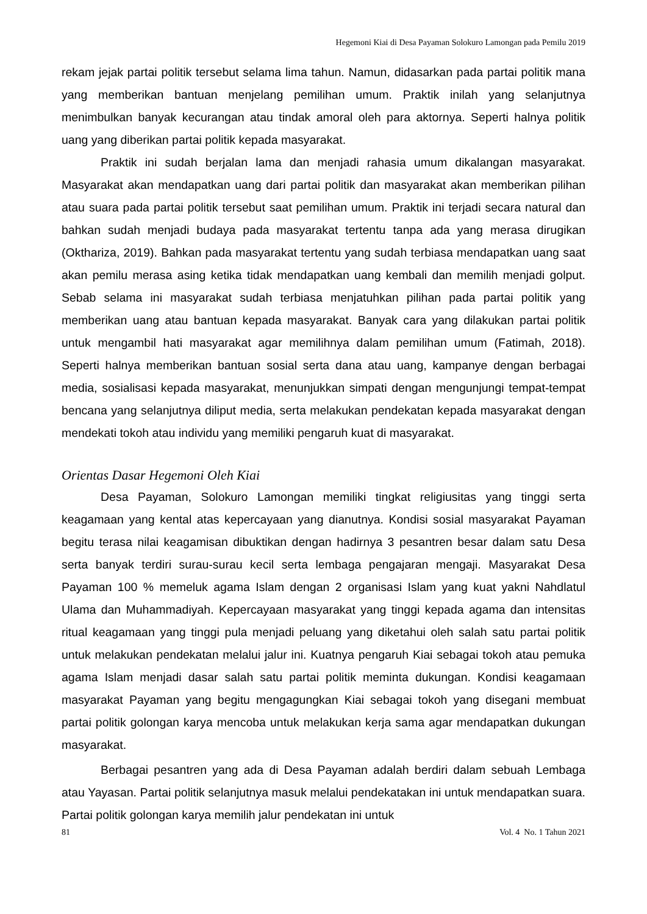Hegemoni Kiai di Desa Payaman Solokuro Lamongan pada Pemilu 2019
rekam jejak partai politik tersebut selama lima tahun. Namun, didasarkan pada partai politik mana yang memberikan bantuan menjelang pemilihan umum. Praktik inilah yang selanjutnya menimbulkan banyak kecurangan atau tindak amoral oleh para aktornya. Seperti halnya politik uang yang diberikan partai politik kepada masyarakat.
Praktik ini sudah berjalan lama dan menjadi rahasia umum dikalangan masyarakat. Masyarakat akan mendapatkan uang dari partai politik dan masyarakat akan memberikan pilihan atau suara pada partai politik tersebut saat pemilihan umum. Praktik ini terjadi secara natural dan bahkan sudah menjadi budaya pada masyarakat tertentu tanpa ada yang merasa dirugikan (Okthariza, 2019). Bahkan pada masyarakat tertentu yang sudah terbiasa mendapatkan uang saat akan pemilu merasa asing ketika tidak mendapatkan uang kembali dan memilih menjadi golput. Sebab selama ini masyarakat sudah terbiasa menjatuhkan pilihan pada partai politik yang memberikan uang atau bantuan kepada masyarakat. Banyak cara yang dilakukan partai politik untuk mengambil hati masyarakat agar memilihnya dalam pemilihan umum (Fatimah, 2018). Seperti halnya memberikan bantuan sosial serta dana atau uang, kampanye dengan berbagai media, sosialisasi kepada masyarakat, menunjukkan simpati dengan mengunjungi tempat-tempat bencana yang selanjutnya diliput media, serta melakukan pendekatan kepada masyarakat dengan mendekati tokoh atau individu yang memiliki pengaruh kuat di masyarakat.
Orientas Dasar Hegemoni Oleh Kiai
Desa Payaman, Solokuro Lamongan memiliki tingkat religiusitas yang tinggi serta keagamaan yang kental atas kepercayaan yang dianutnya. Kondisi sosial masyarakat Payaman begitu terasa nilai keagamisan dibuktikan dengan hadirnya 3 pesantren besar dalam satu Desa serta banyak terdiri surau-surau kecil serta lembaga pengajaran mengaji. Masyarakat Desa Payaman 100 % memeluk agama Islam dengan 2 organisasi Islam yang kuat yakni Nahdlatul Ulama dan Muhammadiyah. Kepercayaan masyarakat yang tinggi kepada agama dan intensitas ritual keagamaan yang tinggi pula menjadi peluang yang diketahui oleh salah satu partai politik untuk melakukan pendekatan melalui jalur ini. Kuatnya pengaruh Kiai sebagai tokoh atau pemuka agama Islam menjadi dasar salah satu partai politik meminta dukungan. Kondisi keagamaan masyarakat Payaman yang begitu mengagungkan Kiai sebagai tokoh yang disegani membuat partai politik golongan karya mencoba untuk melakukan kerja sama agar mendapatkan dukungan masyarakat.
Berbagai pesantren yang ada di Desa Payaman adalah berdiri dalam sebuah Lembaga atau Yayasan. Partai politik selanjutnya masuk melalui pendekatakan ini untuk mendapatkan suara. Partai politik golongan karya memilih jalur pendekatan ini untuk
81 Vol. 4 No. 1 Tahun 2021